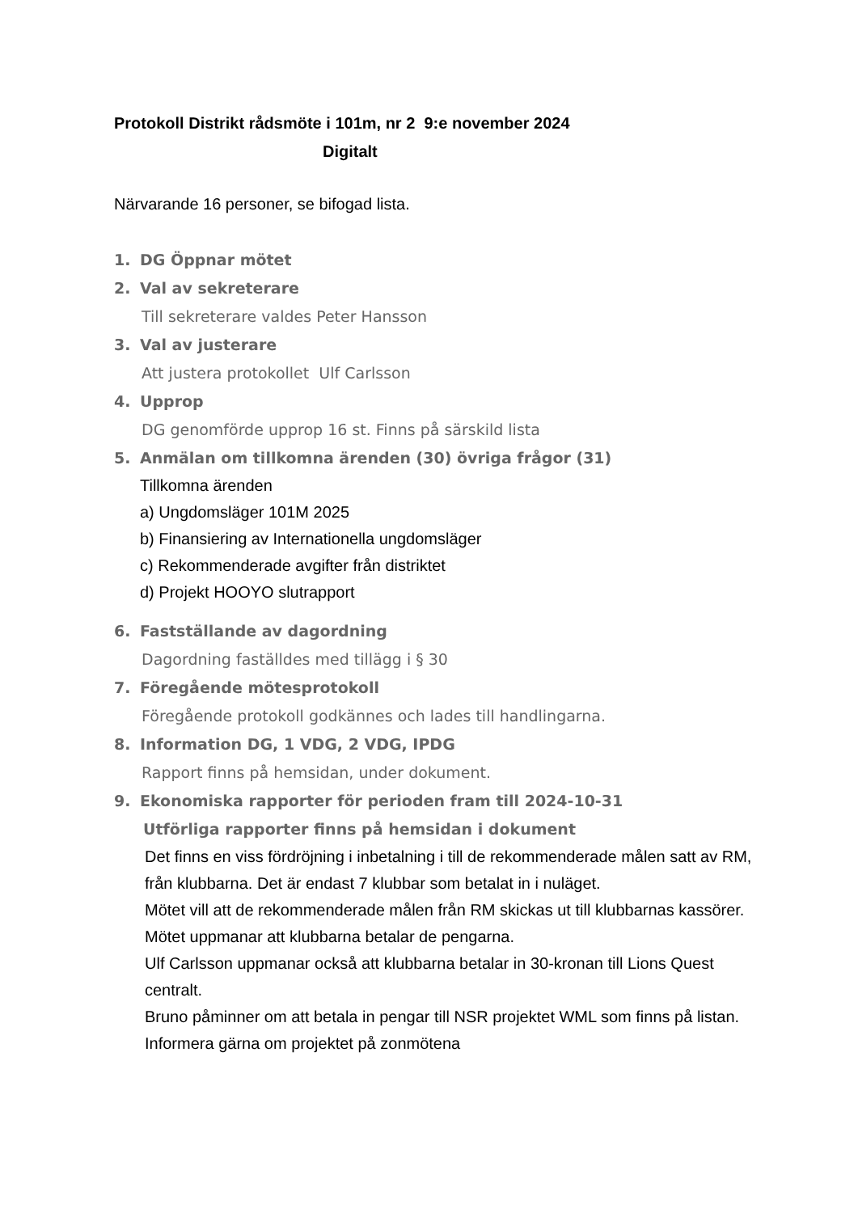Protokoll Distrikt rådsmöte i 101m, nr 2 9:e november 2024
Digitalt
Närvarande 16 personer, se bifogad lista.
1. DG Öppnar mötet
2. Val av sekreterare
Till sekreterare valdes Peter Hansson
3. Val av justerare
Att justera protokollet Ulf Carlsson
4. Upprop
DG genomförde upprop 16 st. Finns på särskild lista
5. Anmälan om tillkomna ärenden (30) övriga frågor (31)
Tillkomna ärenden
a) Ungdomsläger 101M 2025
b) Finansiering av Internationella ungdomsläger
c) Rekommenderade avgifter från distriktet
d) Projekt HOOYO slutrapport
6. Fastställande av dagordning
Dagordning faställdes med tillägg i § 30
7. Föregående mötesprotokoll
Föregående protokoll godkännes och lades till handlingarna.
8. Information DG, 1 VDG, 2 VDG, IPDG
Rapport finns på hemsidan, under dokument.
9. Ekonomiska rapporter för perioden fram till 2024-10-31
Utförliga rapporter finns på hemsidan i dokument
Det finns en viss fördröjning i inbetalning i till de rekommenderade målen satt av RM, från klubbarna. Det är endast 7 klubbar som betalat in i nuläget.
Mötet vill att de rekommenderade målen från RM skickas ut till klubbarnas kassörer. Mötet uppmanar att klubbarna betalar de pengarna.
Ulf Carlsson uppmanar också att klubbarna betalar in 30-kronan till Lions Quest centralt.
Bruno påminner om att betala in pengar till NSR projektet WML som finns på listan. Informera gärna om projektet på zonmötena